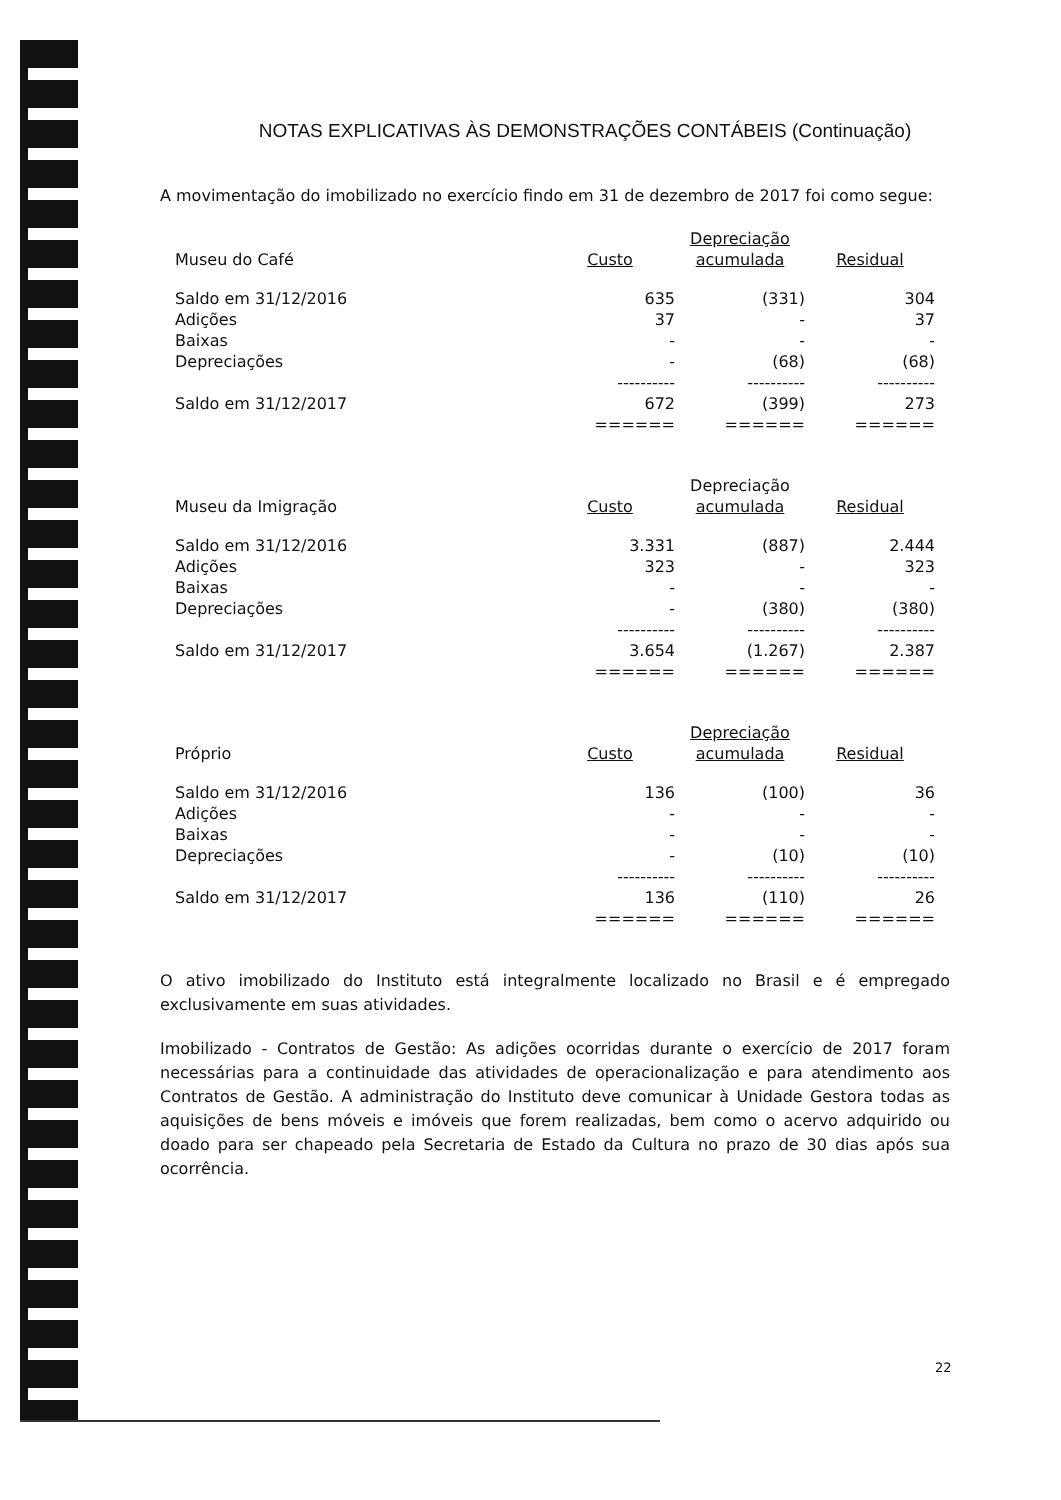NOTAS EXPLICATIVAS ÀS DEMONSTRAÇÕES CONTÁBEIS (Continuação)
A movimentação do imobilizado no exercício findo em 31 de dezembro de 2017 foi como segue:
| Museu do Café | Custo | Depreciação acumulada | Residual |
| --- | --- | --- | --- |
| Saldo em 31/12/2016 | 635 | (331) | 304 |
| Adições | 37 | - | 37 |
| Baixas | - | - | - |
| Depreciações | - | (68) | (68) |
| | ---------- | ---------- | ---------- |
| Saldo em 31/12/2017 | 672 | (399) | 273 |
| | ====== | ====== | ====== |
| Museu da Imigração | Custo | Depreciação acumulada | Residual |
| --- | --- | --- | --- |
| Saldo em 31/12/2016 | 3.331 | (887) | 2.444 |
| Adições | 323 | - | 323 |
| Baixas | - | - | - |
| Depreciações | - | (380) | (380) |
| | ---------- | ---------- | ---------- |
| Saldo em 31/12/2017 | 3.654 | (1.267) | 2.387 |
| | ====== | ====== | ====== |
| Próprio | Custo | Depreciação acumulada | Residual |
| --- | --- | --- | --- |
| Saldo em 31/12/2016 | 136 | (100) | 36 |
| Adições | - | - | - |
| Baixas | - | - | - |
| Depreciações | - | (10) | (10) |
| | ---------- | ---------- | ---------- |
| Saldo em 31/12/2017 | 136 | (110) | 26 |
| | ====== | ====== | ====== |
O ativo imobilizado do Instituto está integralmente localizado no Brasil e é empregado exclusivamente em suas atividades.
Imobilizado - Contratos de Gestão: As adições ocorridas durante o exercício de 2017 foram necessárias para a continuidade das atividades de operacionalização e para atendimento aos Contratos de Gestão. A administração do Instituto deve comunicar à Unidade Gestora todas as aquisições de bens móveis e imóveis que forem realizadas, bem como o acervo adquirido ou doado para ser chapeado pela Secretaria de Estado da Cultura no prazo de 30 dias após sua ocorrência.
22